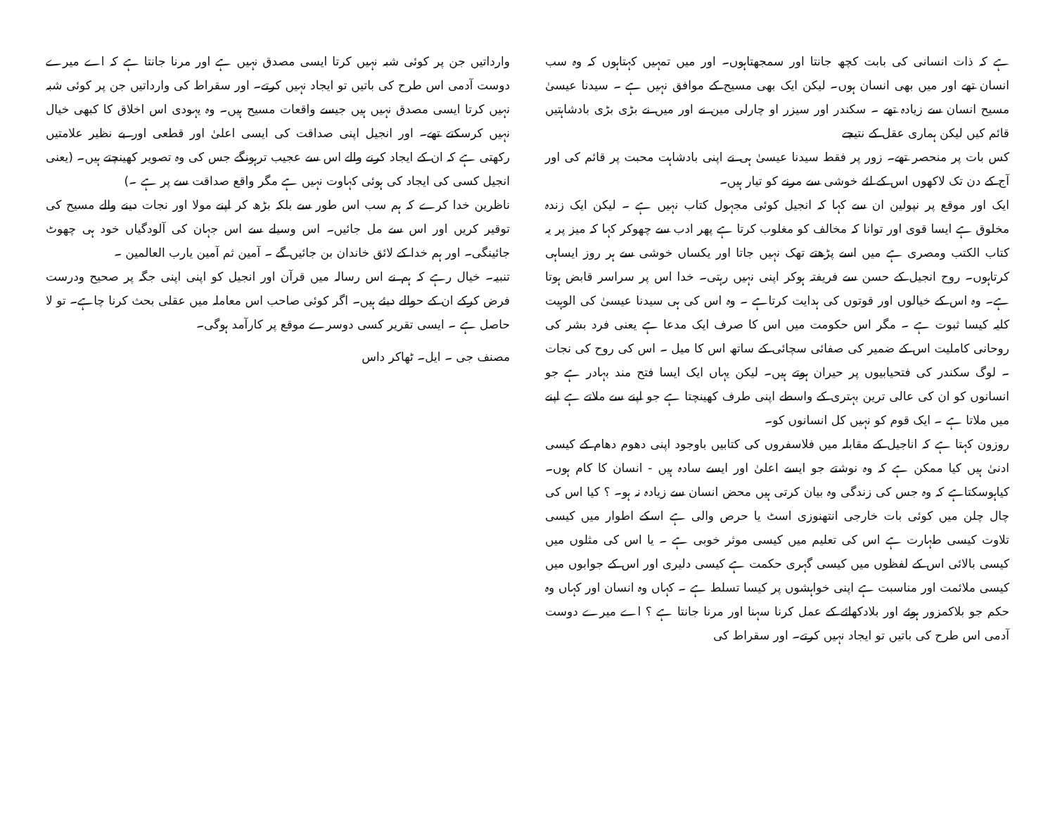ہے کہ ذات انسانی کی بابت کچھ جانتا اور سمجھتاہوں۔ اور میں تمہیں کہتاہوں کہ وہ سب انسان تھے اور میں بھی انسان ہوں۔ لیکن ایک بھی مسیح کے موافق نہیں ہے ۔ سیدنا عیسیٰ مسیح انسان سے زیادہ تھے ۔ سکندر اور سیزر او چارلی مین نے اور میں نے بڑی بڑی بادشاہتیں قائم کیں لیکن ہماری عقل کے نتیجے
کس بات پر منحصر تھے۔ زور پر فقط سیدنا عیسیٰ ہی نے اپنی بادشاہت محبت پر قائم کی اور آج کے دن تک لاکھوں اس کے لئے خوشی سے مرنے کو تیار ہیں۔
ایک اور موقع پر نپولین ان سے کہا کہ انجیل کوئی مجہول کتاب نہیں ہے ۔ لیکن ایک زندہ مخلوق ہے ایسا قوی اور توانا کہ مخالف کو مغلوب کرتا ہے پھر ادب سے چھوکر کہا کہ میز پر یہ کتاب الکتب ومصری ہے میں اسے پڑھتے تھک نہیں جاتا اور یکساں خوشی سے ہر روز ایساہی کرتاہوں۔ روح انجیل کے حسن سے فریفتہ ہوکر اپنی نہیں رہتی۔ خدا اس پر سراسر قابض ہوتا ہے۔ وہ اس کے خیالوں اور قوتوں کی ہدایت کرتاہے ۔ وہ اس کی ہی سیدنا عیسیٰ کی الوہیت کلیہ کیسا ثبوت ہے ۔ مگر اس حکومت میں اس کا صرف ایک مدعا ہے یعنی فرد بشر کی روحانی کاملیت اس کے ضمیر کی صفائی سچائی کے ساتھ اس کا میل ۔ اس کی روح کی نجات ۔ لوگ سکندر کی فتحیابیوں پر حیران ہوتے ہیں۔ لیکن یہاں ایک ایسا فتح مند بہادر ہے جو انسانوں کو ان کی عالی ترین بہتری کے واسطے اپنی طرف کھینچتا ہے جو اپنے سے ملاتے ہے اپنے میں ملاتا ہے ۔ ایک قوم کو نہیں کل انسانوں کو۔
روزون کہتا ہے کہ اناجیل کے مقابلہ میں فلاسفروں کی کتابیں باوجود اپنی دھوم دھام کے کیسی ادنیٰ ہیں کیا ممکن ہے کہ وہ نوشتے جو ایسے اعلیٰ اور ایسے سادہ ہیں - انسان کا کام ہوں۔ کیاہوسکتاہے کہ وہ جس کی زندگی وہ بیان کرتی ہیں محض انسان سے زیادہ نہ ہو۔ ؟ کیا اس کی چال چلن میں کوئی بات خارجی انتھنوزی اسٹ یا حرص والی ہے اسکے اطوار میں کیسی تلاوت کیسی طہارت ہے اس کی تعلیم میں کیسی موثر خوبی ہے ۔ یا اس کی مثلوں میں کیسی بالائی اس کے لفظوں میں کیسی گہری حکمت ہے کیسی دلیری اور اس کے جوابوں میں کیسی ملائمت اور مناسبت ہے اپنی خواہشوں پر کیسا تسلط ہے ۔ کہاں وہ انسان اور کہاں وہ حکم جو بلاکمزور ہوئے اور بلادکھائے کے عمل کرنا سہنا اور مرنا جانتا ہے ؟ اے میرے دوست آدمی اس طرح کی باتیں تو ایجاد نہیں کرتے۔ اور سقراط کی
وارداتیں جن پر کوئی شبہ نہیں کرتا ایسی مصدق نہیں ہے اور مرنا جانتا ہے کہ اے میرے دوست آدمی اس طرح کی باتیں تو ایجاد نہیں کرتے۔ اور سقراط کی وارداتیں جن پر کوئی شبہ نہیں کرتا ایسی مصدق نہیں ہیں جیسے واقعات مسیح ہیں۔ وہ یہودی اس اخلاق کا کبھی خیال نہیں کرسکتے تھے۔ اور انجیل اپنی صداقت کی ایسی اعلیٰ اور قطعی اور بے نظیر علامتیں رکھتی ہے کہ ان کے ایجاد کرنے والے اس سے عجیب ترہونگے جس کی وہ تصویر کھینچتے ہیں۔ (یعنی انجیل کسی کی ایجاد کی ہوئی کہاوت نہیں ہے مگر واقع صداقت سے پر ہے ۔)
ناظرین خدا کرے کہ ہم سب اس طور سے بلکہ بڑھ کر اپنے مولا اور نجات دینے والے مسیح کی توقیر کریں اور اس سے مل جائیں۔ اس وسیلے سے اس جہان کی آلودگیاں خود ہی چھوٹ جائینگی۔ اور ہم خدا کے لائق خاندان بن جائیں گے ۔ آمین ثم آمین یارب العالمین ۔
تنبیہ۔ خیال رہے کہ ہم نے اس رسالہ میں قرآن اور انجیل کو اپنی اپنی جگہ پر صحیح ودرست فرض کرکے ان کے حوالے دیئے ہیں۔ اگر کوئی صاحب اس معاملہ میں عقلی بحث کرنا چاہے۔ تو لا حاصل ہے ۔ ایسی تقریر کسی دوسرے موقع پر کارآمد ہوگی۔
مصنف جی ۔ ایل۔ ٹھاکر داس